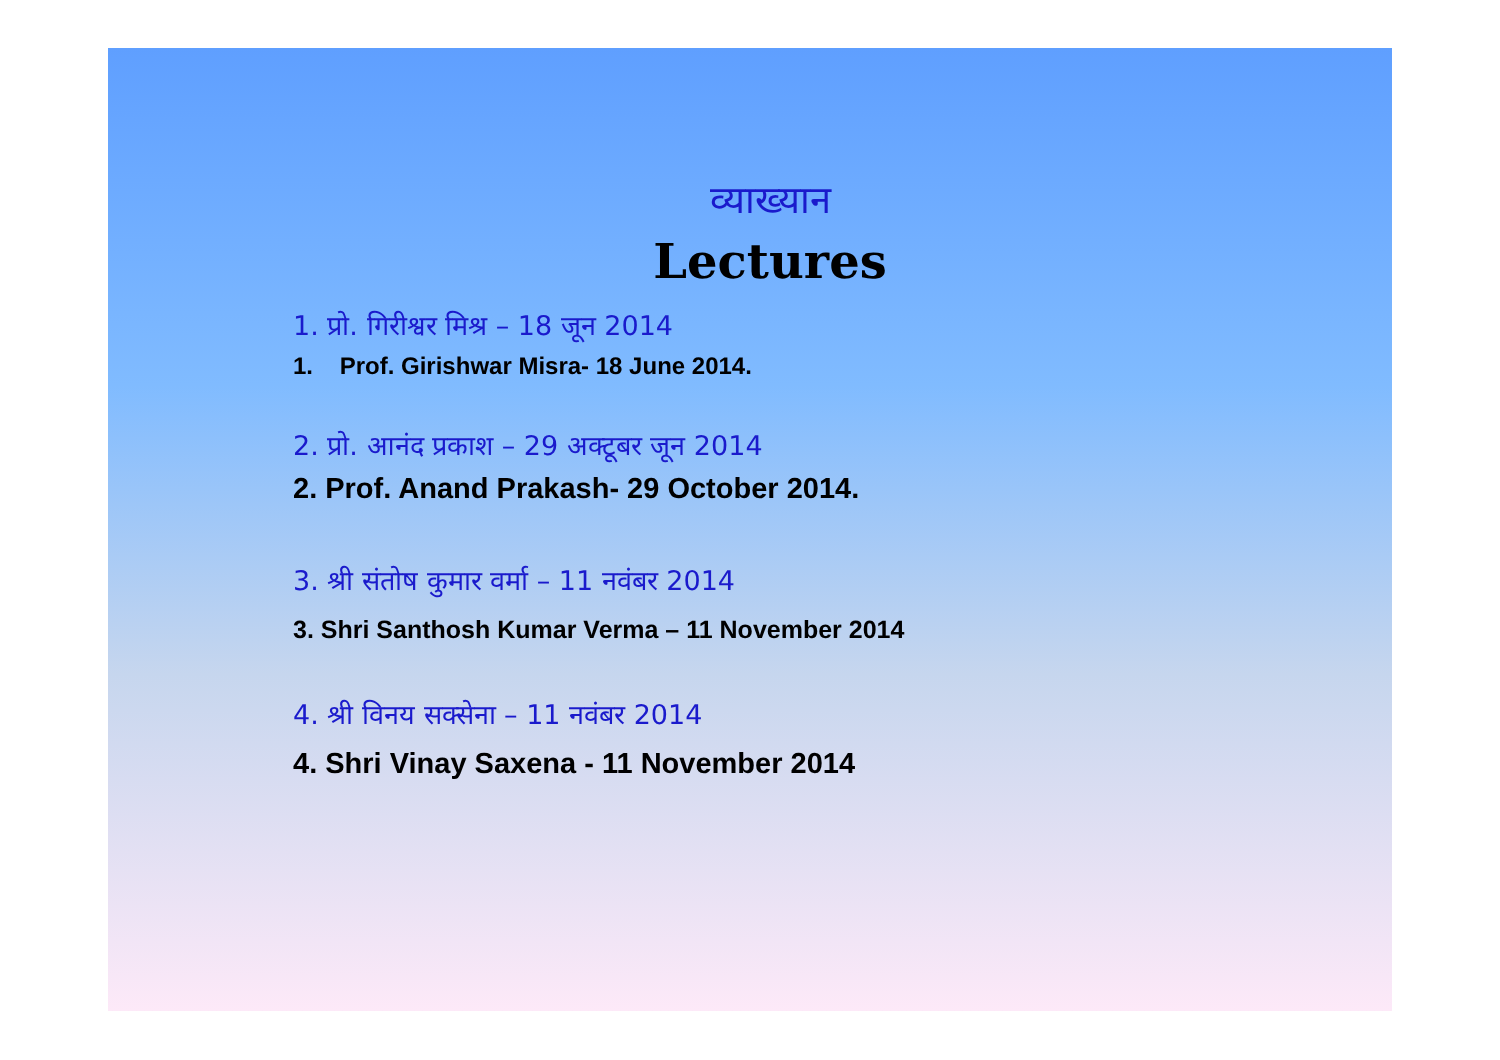व्याख्यान
Lectures
1. प्रो. गिरीश्वर मिश्र – 18 जून 2014
1. Prof. Girishwar Misra- 18 June 2014.
2. प्रो. आनंद प्रकाश – 29 अक्टूबर जून 2014
2. Prof. Anand Prakash- 29 October 2014.
3. श्री संतोष कुमार वर्मा – 11 नवंबर 2014
3. Shri Santhosh Kumar Verma – 11 November 2014
4. श्री विनय सक्सेना – 11 नवंबर 2014
4. Shri Vinay Saxena - 11 November 2014